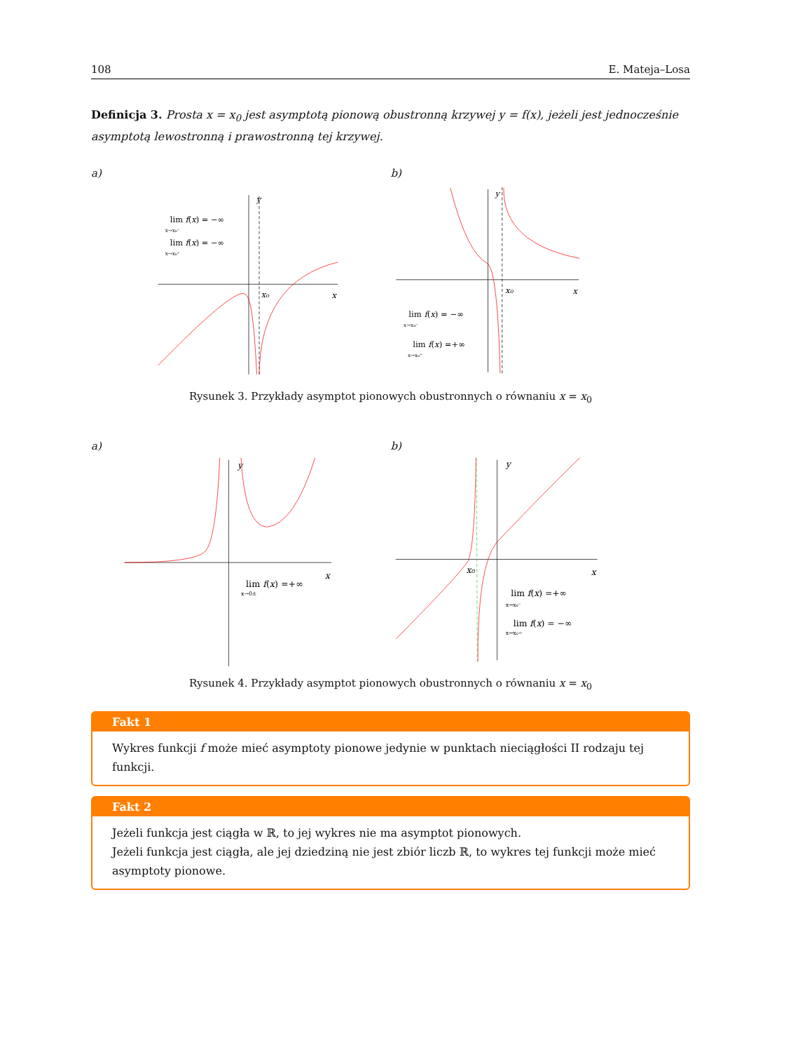108 E. Mateja–Losa
Definicja 3. Prosta x = x<sub>0</sub> jest asymptotą pionową obustronną krzywej y = f(x), jeżeli jest jednocześnie asymptotą lewostronną i prawostronną tej krzywej.
a)
y
x
x₀
lim f(x) = −∞
x→x₀⁻
lim f(x) = −∞
x→x₀⁺
b)
y
x
x₀
lim f(x) = −∞
x→x₀⁻
lim f(x) =+∞
x→x₀⁺
Rysunek 3. Przykłady asymptot pionowych obustronnych o równaniu x = x<sub>0</sub>
a)
y
x
lim f(x) =+∞
x→0±
b)
y
x
x₀
lim f(x) =+∞
x→x₀⁻
lim f(x) = −∞
x→x₀−
Rysunek 4. Przykłady asymptot pionowych obustronnych o równaniu x = x<sub>0</sub>
Fakt 1
Wykres funkcji f może mieć asymptoty pionowe jedynie w punktach nieciągłości II rodzaju tej funkcji.
Fakt 2
Jeżeli funkcja jest ciągła w ℝ, to jej wykres nie ma asymptot pionowych.
Jeżeli funkcja jest ciągła, ale jej dziedziną nie jest zbiór liczb ℝ, to wykres tej funkcji może mieć asymptoty pionowe.